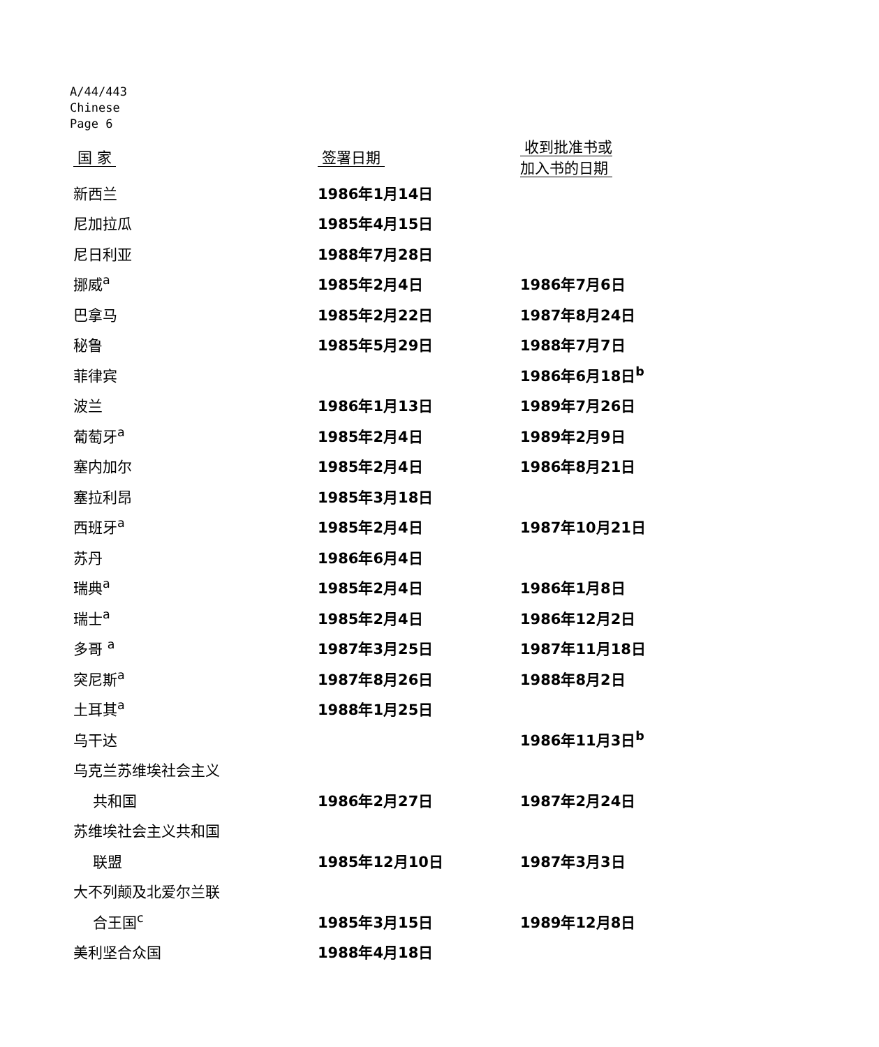A/44/443
Chinese
Page 6
| 国 家 | 签署日期 | 收到批准书或 加入书的日期 |
| --- | --- | --- |
| 新西兰 | 1986年1月14日 | |
| 尼加拉瓜 | 1985年4月15日 | |
| 尼日利亚 | 1988年7月28日 | |
| 挪威<sup>a</sup> | 1985年2月4日 | 1986年7月6日 |
| 巴拿马 | 1985年2月22日 | 1987年8月24日 |
| 秘鲁 | 1985年5月29日 | 1988年7月7日 |
| 菲律宾 | | 1986年6月18日<sup>b</sup> |
| 波兰 | 1986年1月13日 | 1989年7月26日 |
| 葡萄牙<sup>a</sup> | 1985年2月4日 | 1989年2月9日 |
| 塞内加尔 | 1985年2月4日 | 1986年8月21日 |
| 塞拉利昂 | 1985年3月18日 | |
| 西班牙<sup>a</sup> | 1985年2月4日 | 1987年10月21日 |
| 苏丹 | 1986年6月4日 | |
| 瑞典<sup>a</sup> | 1985年2月4日 | 1986年1月8日 |
| 瑞士<sup>a</sup> | 1985年2月4日 | 1986年12月2日 |
| 多哥 <sup>a</sup> | 1987年3月25日 | 1987年11月18日 |
| 突尼斯<sup>a</sup> | 1987年8月26日 | 1988年8月2日 |
| 土耳其<sup>a</sup> | 1988年1月25日 | |
| 乌干达 | | 1986年11月3日<sup>b</sup> |
| 乌克兰苏维埃社会主义 | | |
| 共和国 | 1986年2月27日 | 1987年2月24日 |
| 苏维埃社会主义共和国 | | |
| 联盟 | 1985年12月10日 | 1987年3月3日 |
| 大不列颠及北爱尔兰联 | | |
| 合王国<sup>c</sup> | 1985年3月15日 | 1989年12月8日 |
| 美利坚合众国 | 1988年4月18日 | |